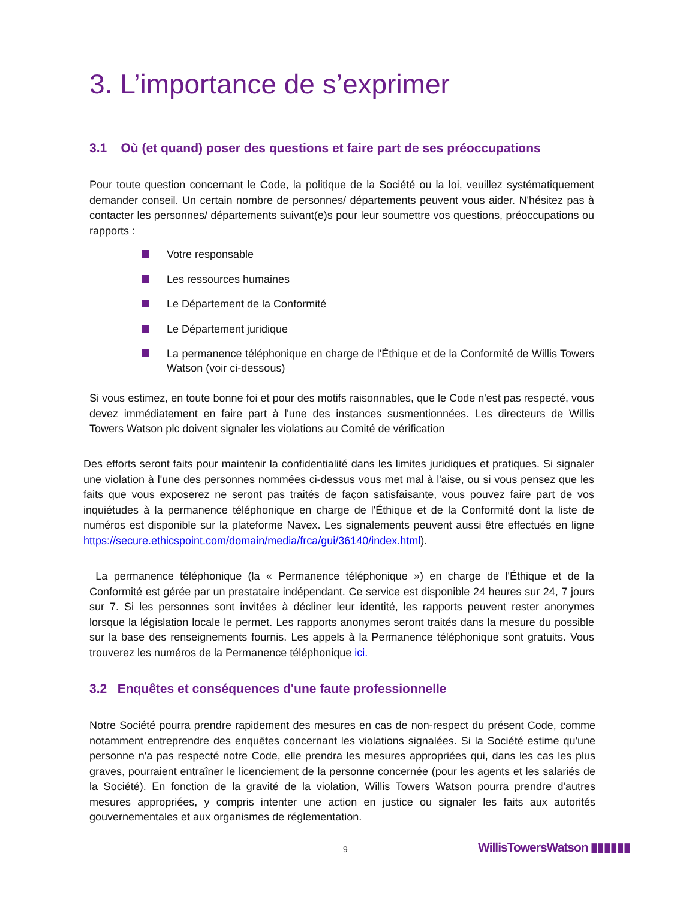3. L’importance de s’exprimer
3.1 Où (et quand) poser des questions et faire part de ses préoccupations
Pour toute question concernant le Code, la politique de la Société ou la loi, veuillez systématiquement demander conseil. Un certain nombre de personnes/ départements peuvent vous aider. N'hésitez pas à contacter les personnes/ départements suivant(e)s pour leur soumettre vos questions, préoccupations ou rapports :
Votre responsable
Les ressources humaines
Le Département de la Conformité
Le Département juridique
La permanence téléphonique en charge de l'Éthique et de la Conformité de Willis Towers Watson (voir ci-dessous)
Si vous estimez, en toute bonne foi et pour des motifs raisonnables, que le Code n'est pas respecté, vous devez immédiatement en faire part à l'une des instances susmentionnées. Les directeurs de Willis Towers Watson plc doivent signaler les violations au Comité de vérification
Des efforts seront faits pour maintenir la confidentialité dans les limites juridiques et pratiques. Si signaler une violation à l'une des personnes nommées ci-dessus vous met mal à l'aise, ou si vous pensez que les faits que vous exposerez ne seront pas traités de façon satisfaisante, vous pouvez faire part de vos inquiétudes à la permanence téléphonique en charge de l'Éthique et de la Conformité dont la liste de numéros est disponible sur la plateforme Navex. Les signalements peuvent aussi être effectués en ligne https://secure.ethicspoint.com/domain/media/frca/gui/36140/index.html).
La permanence téléphonique (la « Permanence téléphonique ») en charge de l'Éthique et de la Conformité est gérée par un prestataire indépendant. Ce service est disponible 24 heures sur 24, 7 jours sur 7. Si les personnes sont invitées à décliner leur identité, les rapports peuvent rester anonymes lorsque la législation locale le permet. Les rapports anonymes seront traités dans la mesure du possible sur la base des renseignements fournis. Les appels à la Permanence téléphonique sont gratuits. Vous trouverez les numéros de la Permanence téléphonique ici.
3.2 Enquêtes et conséquences d'une faute professionnelle
Notre Société pourra prendre rapidement des mesures en cas de non-respect du présent Code, comme notamment entreprendre des enquêtes concernant les violations signalées. Si la Société estime qu'une personne n'a pas respecté notre Code, elle prendra les mesures appropriées qui, dans les cas les plus graves, pourraient entraîner le licenciement de la personne concernée (pour les agents et les salariés de la Société). En fonction de la gravité de la violation, Willis Towers Watson pourra prendre d'autres mesures appropriées, y compris intenter une action en justice ou signaler les faits aux autorités gouvernementales et aux organismes de réglementation.
9 WillisTowersWatson ▮▮▮▮▮▮